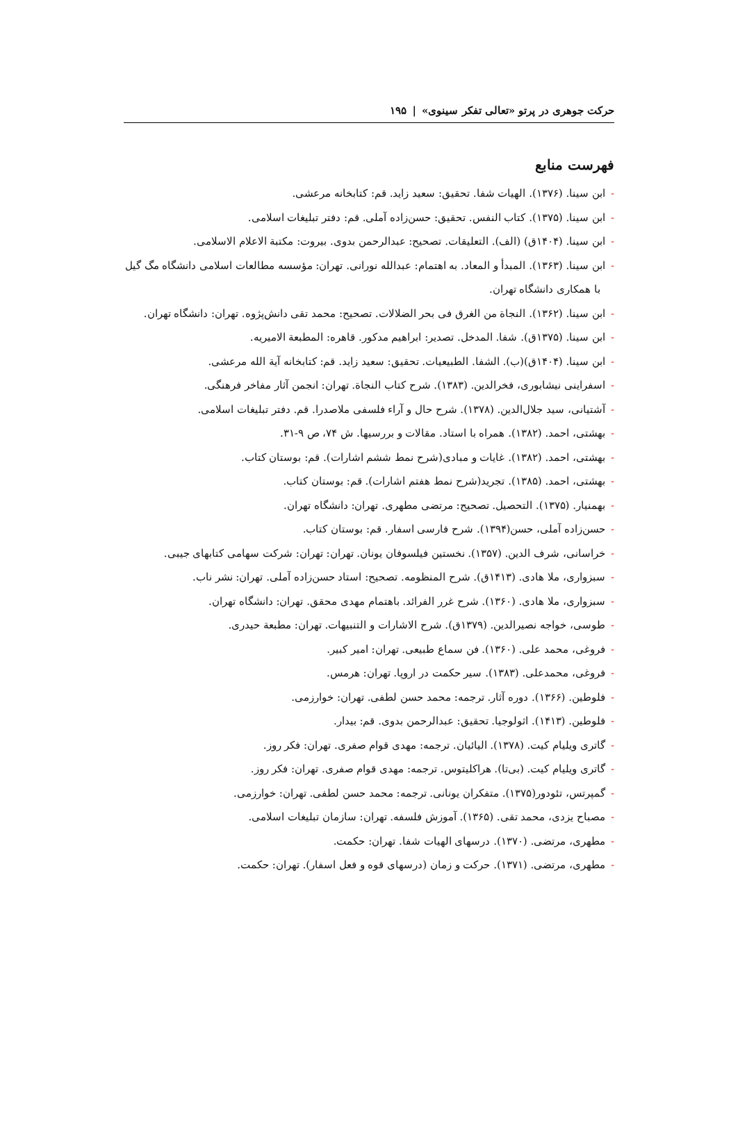حرکت جوهری در پرتو «تعالی تفکر سینوی» | ۱۹۵
فهرست منابع
-ابن سینا. (۱۳۷۶). الهیات شفا. تحقیق: سعید زاید. قم: کتابخانه مرعشی.
-ابن سینا. (۱۳۷۵). کتاب النفس. تحقیق: حسن‌زاده آملی. قم: دفتر تبلیغات اسلامی.
-ابن سینا. (۱۴۰۴ق) (الف). التعلیقات. تصحیح: عبدالرحمن بدوی. بیروت: مکتبة الاعلام الاسلامی.
-ابن سینا. (۱۳۶۳). المبدأ و المعاد. به اهتمام: عبدالله نورانی. تهران: مؤسسه مطالعات اسلامی دانشگاه مگ گیل با همکاری دانشگاه تهران.
-ابن سینا. (۱۳۶۲). النجاة من الغرق فی بحر الضلالات. تصحیح: محمد تقی دانش‌پژوه. تهران: دانشگاه تهران.
-ابن سینا. (۱۳۷۵ق). شفا. المدخل. تصدیر: ابراهیم مدکور. قاهره: المطبعة الامیریه.
-ابن سینا. (۱۴۰۴ق)(ب). الشفا. الطبیعیات. تحقیق: سعید زاید. قم: کتابخانه آیة الله مرعشی.
-اسفراینی نیشابوری، فخرالدین. (۱۳۸۳). شرح کتاب النجاة. تهران: انجمن آثار مفاخر فرهنگی.
-آشتیانی، سید جلال‌الدین. (۱۳۷۸). شرح حال و آراء فلسفی ملاصدرا. قم. دفتر تبلیغات اسلامی.
-بهشتی، احمد. (۱۳۸۲). همراه با استاد. مقالات و بررسیها. ش ۷۴، ص ۹-۳۱.
-بهشتی، احمد. (۱۳۸۲). غایات و مبادی(شرح نمط ششم اشارات). قم: بوستان کتاب.
-بهشتی، احمد. (۱۳۸۵). تجرید(شرح نمط هفتم اشارات). قم: بوستان کتاب.
-بهمنیار. (۱۳۷۵). التحصیل. تصحیح: مرتضی مطهری. تهران: دانشگاه تهران.
-حسن‌زاده آملی، حسن(۱۳۹۴). شرح فارسی اسفار. قم: بوستان کتاب.
-خراسانی، شرف الدین. (۱۳۵۷). نخستین فیلسوفان یونان. تهران: تهران: شرکت سهامی کتابهای جیبی.
-سبزواری، ملا هادی. (۱۴۱۳ق). شرح المنظومه. تصحیح: استاد حسن‌زاده آملی. تهران: نشر ناب.
-سبزواری، ملا هادی. (۱۳۶۰). شرح غرر الفرائد. باهتمام مهدی محقق. تهران: دانشگاه تهران.
-طوسی، خواجه نصیرالدین. (۱۳۷۹ق). شرح الاشارات و التنبیهات. تهران: مطبعة حیدری.
-فروغی، محمد علی. (۱۳۶۰). فن سماع طبیعی. تهران: امیر کبیر.
-فروغی، محمدعلی. (۱۳۸۳). سیر حکمت در اروپا. تهران: هرمس.
-فلوطین. (۱۳۶۶). دوره آثار. ترجمه: محمد حسن لطفی. تهران: خوارزمی.
-فلوطین. (۱۴۱۳). اثولوجیا. تحقیق: عبدالرحمن بدوی. قم: بیدار.
-گاتری ویلیام کیت. (۱۳۷۸). الیائیان. ترجمه: مهدی قوام صفری. تهران: فکر روز.
-گاتری ویلیام کیت. (بی‌تا). هراکلیتوس. ترجمه: مهدی قوام صفری. تهران: فکر روز.
-گمپرتس، تئودور(۱۳۷۵). متفکران یونانی. ترجمه: محمد حسن لطفی. تهران: خوارزمی.
-مصباح یزدی، محمد تقی. (۱۳۶۵). آموزش فلسفه. تهران: سازمان تبلیغات اسلامی.
-مطهری، مرتضی. (۱۳۷۰). درسهای الهیات شفا. تهران: حکمت.
-مطهری، مرتضی. (۱۳۷۱). حرکت و زمان (درسهای قوه و فعل اسفار). تهران: حکمت.